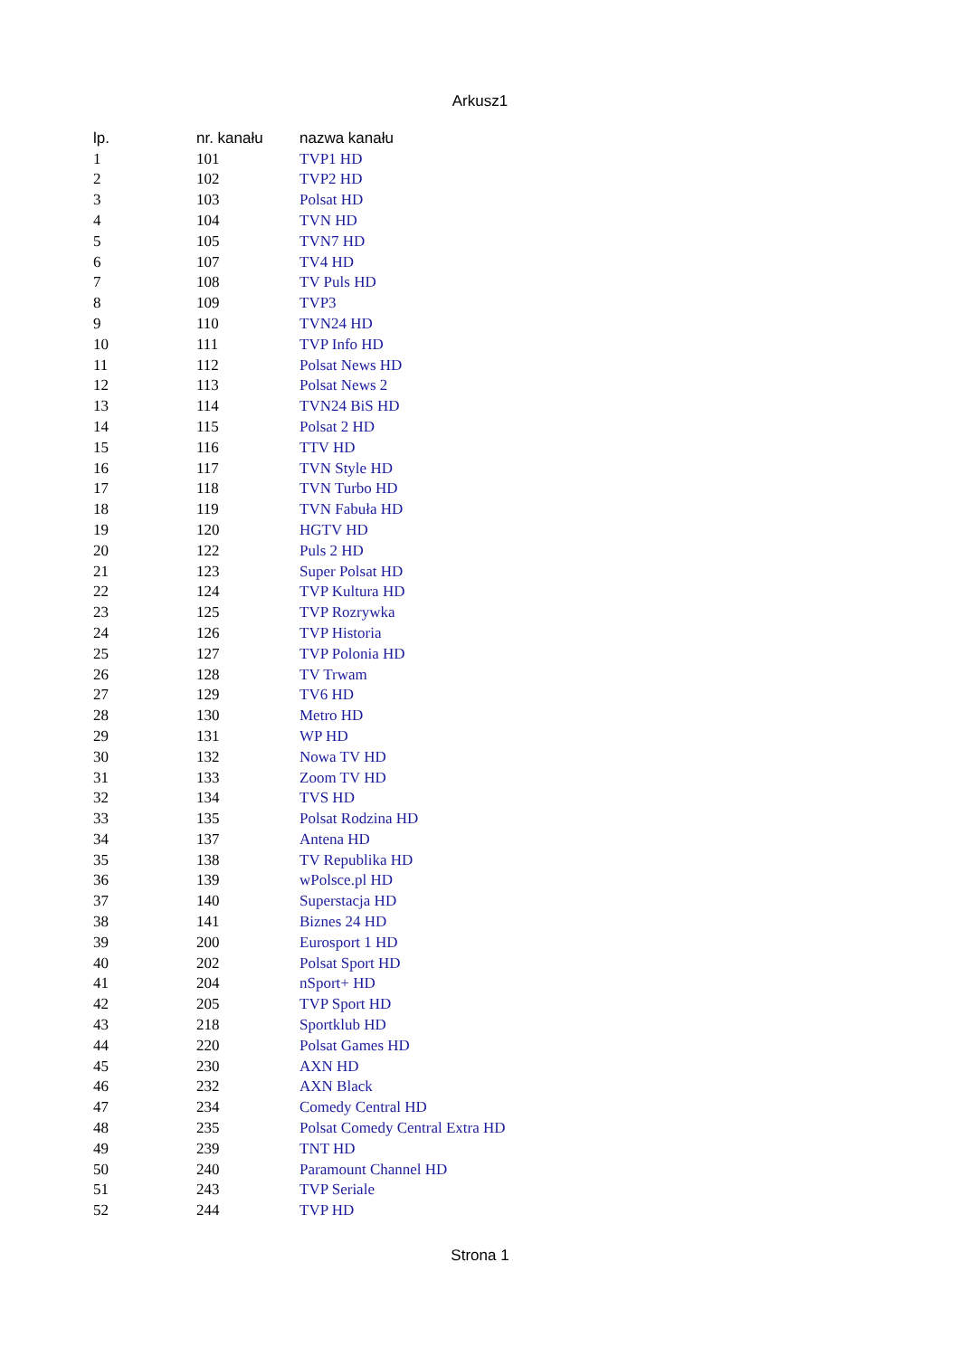Arkusz1
| lp. | nr. kanału | nazwa kanału |
| --- | --- | --- |
| 1 | 101 | TVP1 HD |
| 2 | 102 | TVP2 HD |
| 3 | 103 | Polsat HD |
| 4 | 104 | TVN HD |
| 5 | 105 | TVN7 HD |
| 6 | 107 | TV4 HD |
| 7 | 108 | TV Puls HD |
| 8 | 109 | TVP3 |
| 9 | 110 | TVN24 HD |
| 10 | 111 | TVP Info HD |
| 11 | 112 | Polsat News HD |
| 12 | 113 | Polsat News 2 |
| 13 | 114 | TVN24 BiS HD |
| 14 | 115 | Polsat 2 HD |
| 15 | 116 | TTV HD |
| 16 | 117 | TVN Style HD |
| 17 | 118 | TVN Turbo HD |
| 18 | 119 | TVN Fabuła HD |
| 19 | 120 | HGTV HD |
| 20 | 122 | Puls 2 HD |
| 21 | 123 | Super Polsat HD |
| 22 | 124 | TVP Kultura HD |
| 23 | 125 | TVP Rozrywka |
| 24 | 126 | TVP Historia |
| 25 | 127 | TVP Polonia HD |
| 26 | 128 | TV Trwam |
| 27 | 129 | TV6 HD |
| 28 | 130 | Metro HD |
| 29 | 131 | WP HD |
| 30 | 132 | Nowa TV HD |
| 31 | 133 | Zoom TV HD |
| 32 | 134 | TVS HD |
| 33 | 135 | Polsat Rodzina HD |
| 34 | 137 | Antena HD |
| 35 | 138 | TV Republika HD |
| 36 | 139 | wPolsce.pl HD |
| 37 | 140 | Superstacja HD |
| 38 | 141 | Biznes 24 HD |
| 39 | 200 | Eurosport 1 HD |
| 40 | 202 | Polsat Sport HD |
| 41 | 204 | nSport+ HD |
| 42 | 205 | TVP Sport HD |
| 43 | 218 | Sportklub HD |
| 44 | 220 | Polsat Games HD |
| 45 | 230 | AXN HD |
| 46 | 232 | AXN Black |
| 47 | 234 | Comedy Central HD |
| 48 | 235 | Polsat Comedy Central Extra HD |
| 49 | 239 | TNT HD |
| 50 | 240 | Paramount Channel HD |
| 51 | 243 | TVP Seriale |
| 52 | 244 | TVP HD |
Strona 1